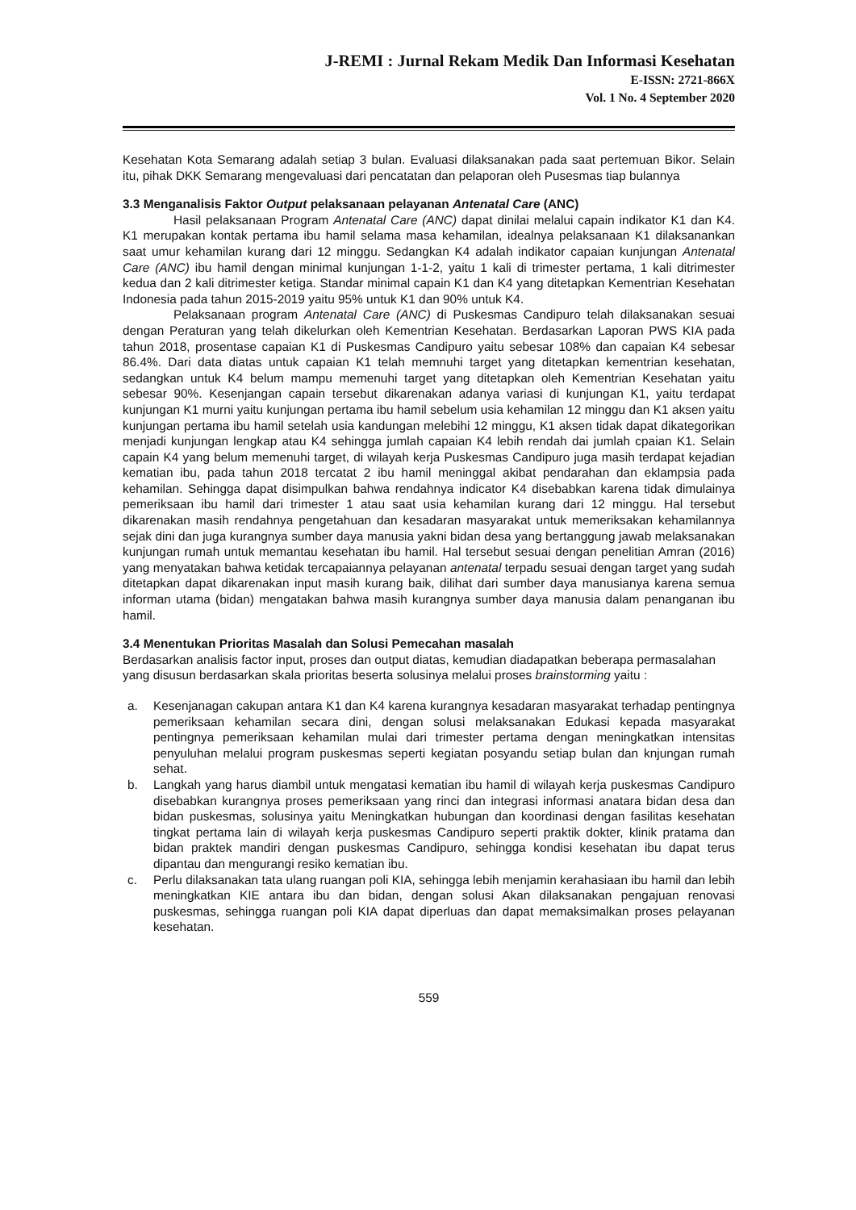J-REMI : Jurnal Rekam Medik Dan Informasi Kesehatan
E-ISSN: 2721-866X
Vol. 1 No. 4 September 2020
Kesehatan Kota Semarang adalah setiap 3 bulan. Evaluasi dilaksanakan pada saat pertemuan Bikor. Selain itu, pihak DKK Semarang mengevaluasi dari pencatatan dan pelaporan oleh Pusesmas tiap bulannya
3.3 Menganalisis Faktor Output pelaksanaan pelayanan Antenatal Care (ANC)
Hasil pelaksanaan Program Antenatal Care (ANC) dapat dinilai melalui capain indikator K1 dan K4. K1 merupakan kontak pertama ibu hamil selama masa kehamilan, idealnya pelaksanaan K1 dilaksanankan saat umur kehamilan kurang dari 12 minggu. Sedangkan K4 adalah indikator capaian kunjungan Antenatal Care (ANC) ibu hamil dengan minimal kunjungan 1-1-2, yaitu 1 kali di trimester pertama, 1 kali ditrimester kedua dan 2 kali ditrimester ketiga. Standar minimal capain K1 dan K4 yang ditetapkan Kementrian Kesehatan Indonesia pada tahun 2015-2019 yaitu 95% untuk K1 dan 90% untuk K4.
Pelaksanaan program Antenatal Care (ANC) di Puskesmas Candipuro telah dilaksanakan sesuai dengan Peraturan yang telah dikelurkan oleh Kementrian Kesehatan. Berdasarkan Laporan PWS KIA pada tahun 2018, prosentase capaian K1 di Puskesmas Candipuro yaitu sebesar 108% dan capaian K4 sebesar 86.4%. Dari data diatas untuk capaian K1 telah memnuhi target yang ditetapkan kementrian kesehatan, sedangkan untuk K4 belum mampu memenuhi target yang ditetapkan oleh Kementrian Kesehatan yaitu sebesar 90%. Kesenjangan capain tersebut dikarenakan adanya variasi di kunjungan K1, yaitu terdapat kunjungan K1 murni yaitu kunjungan pertama ibu hamil sebelum usia kehamilan 12 minggu dan K1 aksen yaitu kunjungan pertama ibu hamil setelah usia kandungan melebihi 12 minggu, K1 aksen tidak dapat dikategorikan menjadi kunjungan lengkap atau K4 sehingga jumlah capaian K4 lebih rendah dai jumlah cpaian K1. Selain capain K4 yang belum memenuhi target, di wilayah kerja Puskesmas Candipuro juga masih terdapat kejadian kematian ibu, pada tahun 2018 tercatat 2 ibu hamil meninggal akibat pendarahan dan eklampsia pada kehamilan. Sehingga dapat disimpulkan bahwa rendahnya indicator K4 disebabkan karena tidak dimulainya pemeriksaan ibu hamil dari trimester 1 atau saat usia kehamilan kurang dari 12 minggu. Hal tersebut dikarenakan masih rendahnya pengetahuan dan kesadaran masyarakat untuk memeriksakan kehamilannya sejak dini dan juga kurangnya sumber daya manusia yakni bidan desa yang bertanggung jawab melaksanakan kunjungan rumah untuk memantau kesehatan ibu hamil. Hal tersebut sesuai dengan penelitian Amran (2016) yang menyatakan bahwa ketidak tercapaiannya pelayanan antenatal terpadu sesuai dengan target yang sudah ditetapkan dapat dikarenakan input masih kurang baik, dilihat dari sumber daya manusianya karena semua informan utama (bidan) mengatakan bahwa masih kurangnya sumber daya manusia dalam penanganan ibu hamil.
3.4 Menentukan Prioritas Masalah dan Solusi Pemecahan masalah
Berdasarkan analisis factor input, proses dan output diatas, kemudian diadapatkan beberapa permasalahan yang disusun berdasarkan skala prioritas beserta solusinya melalui proses brainstorming yaitu :
a. Kesenjanagan cakupan antara K1 dan K4 karena kurangnya kesadaran masyarakat terhadap pentingnya pemeriksaan kehamilan secara dini, dengan solusi melaksanakan Edukasi kepada masyarakat pentingnya pemeriksaan kehamilan mulai dari trimester pertama dengan meningkatkan intensitas penyuluhan melalui program puskesmas seperti kegiatan posyandu setiap bulan dan knjungan rumah sehat.
b. Langkah yang harus diambil untuk mengatasi kematian ibu hamil di wilayah kerja puskesmas Candipuro disebabkan kurangnya proses pemeriksaan yang rinci dan integrasi informasi anatara bidan desa dan bidan puskesmas, solusinya yaitu Meningkatkan hubungan dan koordinasi dengan fasilitas kesehatan tingkat pertama lain di wilayah kerja puskesmas Candipuro seperti praktik dokter, klinik pratama dan bidan praktek mandiri dengan puskesmas Candipuro, sehingga kondisi kesehatan ibu dapat terus dipantau dan mengurangi resiko kematian ibu.
c. Perlu dilaksanakan tata ulang ruangan poli KIA, sehingga lebih menjamin kerahasiaan ibu hamil dan lebih meningkatkan KIE antara ibu dan bidan, dengan solusi Akan dilaksanakan pengajuan renovasi puskesmas, sehingga ruangan poli KIA dapat diperluas dan dapat memaksimalkan proses pelayanan kesehatan.
559